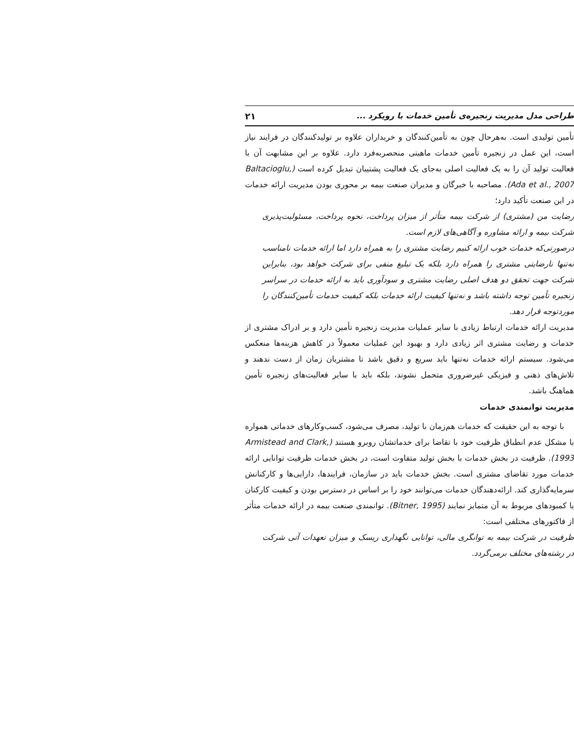طراحی مدل مدیریت زنجیره‌ی تأمین خدمات با رویکرد ... ۲۱
تأمین تولیدی است. به‌هرحال چون به تأمین‌کنندگان و خریداران علاوه بر تولیدکنندگان در فرایند نیاز است، این عمل در زنجیره تأمین خدمات ماهیتی منحصربه‌فرد دارد. علاوه بر این مشابهت آن با فعالیت تولید آن را به یک فعالیت اصلی به‌جای یک فعالیت پشتیبان تبدیل کرده است (Baltacioglu, Ada et al., 2007). مصاحبه با خبرگان و مدیران صنعت بیمه بر محوری بودن مدیریت ارائه خدمات در این صنعت تأکید دارد؛
رضایت من (مشتری) از شرکت بیمه متأثر از میزان پرداخت، نحوه پرداخت، مسئولیت‌پذیری شرکت بیمه و ارائه مشاوره و آگاهی‌های لازم است.
درصورتی‌که خدمات خوب ارائه کنیم رضایت مشتری را به همراه دارد اما ارائه خدمات نامناسب نه‌تنها نارضایتی مشتری را همراه دارد بلکه یک تبلیغ منفی برای شرکت خواهد بود، بنابراین شرکت جهت تحقق دو هدف اصلی رضایت مشتری و سودآوری باید به ارائه خدمات در سراسر زنجیره تأمین توجه داشته باشد و نه‌تنها کیفیت ارائه خدمات بلکه کیفیت خدمات تأمین‌کنندگان را موردتوجه قرار دهد.
مدیریت ارائه خدمات ارتباط زیادی با سایر عملیات مدیریت زنجیره تأمین دارد و بر ادراک مشتری از خدمات و رضایت مشتری اثر زیادی دارد و بهبود این عملیات معمولاً در کاهش هزینه‌ها منعکس می‌شود. سیستم ارائه خدمات نه‌تنها باید سریع و دقیق باشد تا مشتریان زمان از دست ندهند و تلاش‌های ذهنی و فیزیکی غیرضروری متحمل نشوند، بلکه باید با سایر فعالیت‌های زنجیره تأمین هماهنگ باشد.
مدیریت توانمندی خدمات
با توجه به این حقیقت که خدمات هم‌زمان با تولید، مصرف می‌شود، کسب‌وکارهای خدماتی همواره با مشکل عدم انطباق ظرفیت خود با تقاضا برای خدماتشان روبرو هستند (Armistead and Clark, 1993). ظرفیت در بخش خدمات با بخش تولید متفاوت است، در بخش خدمات ظرفیت توانایی ارائه خدمات مورد تقاضای مشتری است. بخش خدمات باید در سازمان، فرایندها، دارایی‌ها و کارکنانش سرمایه‌گذاری کند. ارائه‌دهندگان خدمات می‌توانند خود را بر اساس در دسترس بودن و کیفیت کارکنان یا کمبودهای مربوط به آن متمایز نمایند (Bitner, 1995). توانمندی صنعت بیمه در ارائه خدمات متأثر از فاکتورهای مختلفی است:
ظرفیت در شرکت بیمه به توانگری مالی، توانایی نگهداری ریسک و میزان تعهدات آتی شرکت در رشته‌های مختلف برمی‌گردد.